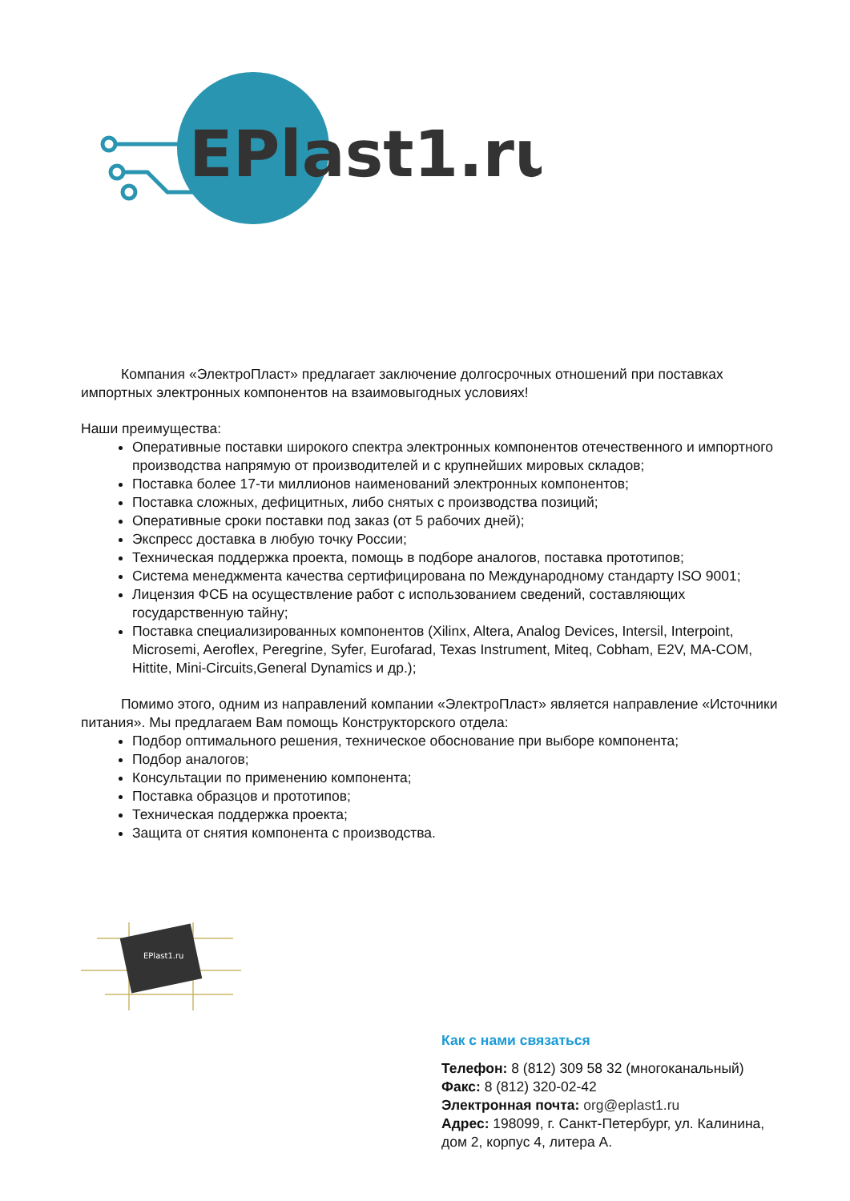EPlast1.ru
Компания «ЭлектроПласт» предлагает заключение долгосрочных отношений при поставках импортных электронных компонентов на взаимовыгодных условиях!
Наши преимущества:
Оперативные поставки широкого спектра электронных компонентов отечественного и импортного производства напрямую от производителей и с крупнейших мировых складов;
Поставка более 17-ти миллионов наименований электронных компонентов;
Поставка сложных, дефицитных, либо снятых с производства позиций;
Оперативные сроки поставки под заказ (от 5 рабочих дней);
Экспресс доставка в любую точку России;
Техническая поддержка проекта, помощь в подборе аналогов, поставка прототипов;
Система менеджмента качества сертифицирована по Международному стандарту ISO 9001;
Лицензия ФСБ на осуществление работ с использованием сведений, составляющих государственную тайну;
Поставка специализированных компонентов (Xilinx, Altera, Analog Devices, Intersil, Interpoint, Microsemi, Aeroflex, Peregrine, Syfer, Eurofarad, Texas Instrument, Miteq, Cobham, E2V, MA-COM, Hittite, Mini-Circuits,General Dynamics и др.);
Помимо этого, одним из направлений компании «ЭлектроПласт» является направление «Источники питания». Мы предлагаем Вам помощь Конструкторского отдела:
Подбор оптимального решения, техническое обоснование при выборе компонента;
Подбор аналогов;
Консультации по применению компонента;
Поставка образцов и прототипов;
Техническая поддержка проекта;
Защита от снятия компонента с производства.
EPlast1.ru
Как с нами связаться
Телефон: 8 (812) 309 58 32 (многоканальный)
Факс: 8 (812) 320-02-42
Электронная почта: org@eplast1.ru
Адрес: 198099, г. Санкт-Петербург, ул. Калинина, дом 2, корпус 4, литера А.